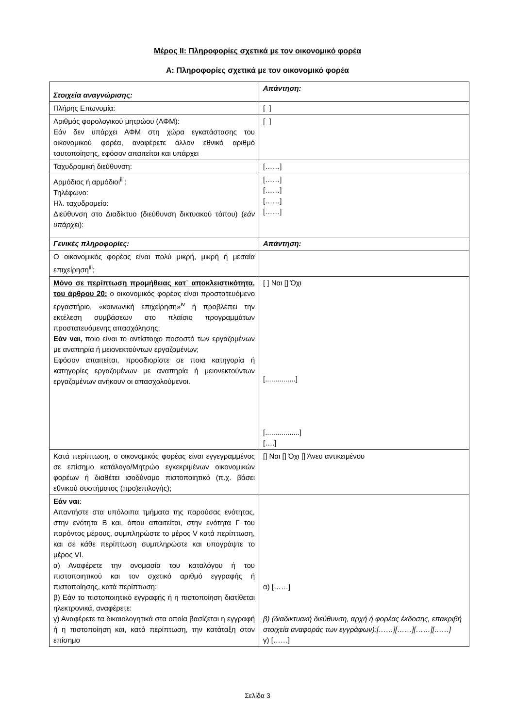Μέρος II: Πληροφορίες σχετικά με τον οικονομικό φορέα
Α: Πληροφορίες σχετικά με τον οικονομικό φορέα
| Στοιχεία αναγνώρισης: | Απάντηση: |
| Πλήρης Επωνυμία: | [ ] |
| Αριθμός φορολογικού μητρώου (ΑΦΜ): Εάν δεν υπάρχει ΑΦΜ στη χώρα εγκατάστασης του οικονομικού φορέα, αναφέρετε άλλον εθνικό αριθμό ταυτοποίησης, εφόσον απαιτείται και υπάρχει | [ ] |
| Ταχυδρομική διεύθυνση: | [……] |
| Αρμόδιος ή αρμόδιοι<sup>ii</sup> : Τηλέφωνο: Ηλ. ταχυδρομείο: Διεύθυνση στο Διαδίκτυο (διεύθυνση δικτυακού τόπου) ( εάν υπάρχει ): | [……] [……] [……] [……] |
| Γενικές πληροφορίες: | Απάντηση: |
| Ο οικονομικός φορέας είναι πολύ μικρή, μικρή ή μεσαία επιχείρηση<sup>iii</sup>; | |
| Μόνο σε περίπτωση προμήθειας κατ᾽ αποκλειστικότητα, του άρθρου 20: ο οικονομικός φορέας είναι προστατευόμενο εργαστήριο, «κοινωνική επιχείρηση»<sup>iv</sup> ή προβλέπει την εκτέλεση συμβάσεων στο πλαίσιο προγραμμάτων προστατευόμενης απασχόλησης; Εάν ναι, ποιο είναι το αντίστοιχο ποσοστό των εργαζομένων με αναπηρία ή μειονεκτούντων εργαζομένων; Εφόσον απαιτείται, προσδιορίστε σε ποια κατηγορία ή κατηγορίες εργαζομένων με αναπηρία ή μειονεκτούντων εργαζομένων ανήκουν οι απασχολούμενοι. | [ ] Ναι [] Όχι [...............] [.................] [….] |
| Κατά περίπτωση, ο οικονομικός φορέας είναι εγγεγραμμένος σε επίσημο κατάλογο/Μητρώο εγκεκριμένων οικονομικών φορέων ή διαθέτει ισοδύναμο πιστοποιητικό (π.χ. βάσει εθνικού συστήματος (προ)επιλογής); | [] Ναι [] Όχι [] Άνευ αντικειμένου |
| Εάν ναι : Απαντήστε στα υπόλοιπα τμήματα της παρούσας ενότητας, στην ενότητα Β και, όπου απαιτείται, στην ενότητα Γ του παρόντος μέρους, συμπληρώστε το μέρος V κατά περίπτωση, και σε κάθε περίπτωση συμπληρώστε και υπογράψτε το μέρος VI. α) Αναφέρετε την ονομασία του καταλόγου ή του πιστοποιητικού και τον σχετικό αριθμό εγγραφής ή πιστοποίησης, κατά περίπτωση: β) Εάν το πιστοποιητικό εγγραφής ή η πιστοποίηση διατίθεται ηλεκτρονικά, αναφέρετε: γ) Αναφέρετε τα δικαιολογητικά στα οποία βασίζεται η εγγραφή ή η πιστοποίηση και, κατά περίπτωση, την κατάταξη στον επίσημο | α) [……] β) (διαδικτυακή διεύθυνση, αρχή ή φορέας έκδοσης, επακριβή στοιχεία αναφοράς των εγγράφων):[……][……][……][……] γ) [……] |
Σελίδα 3